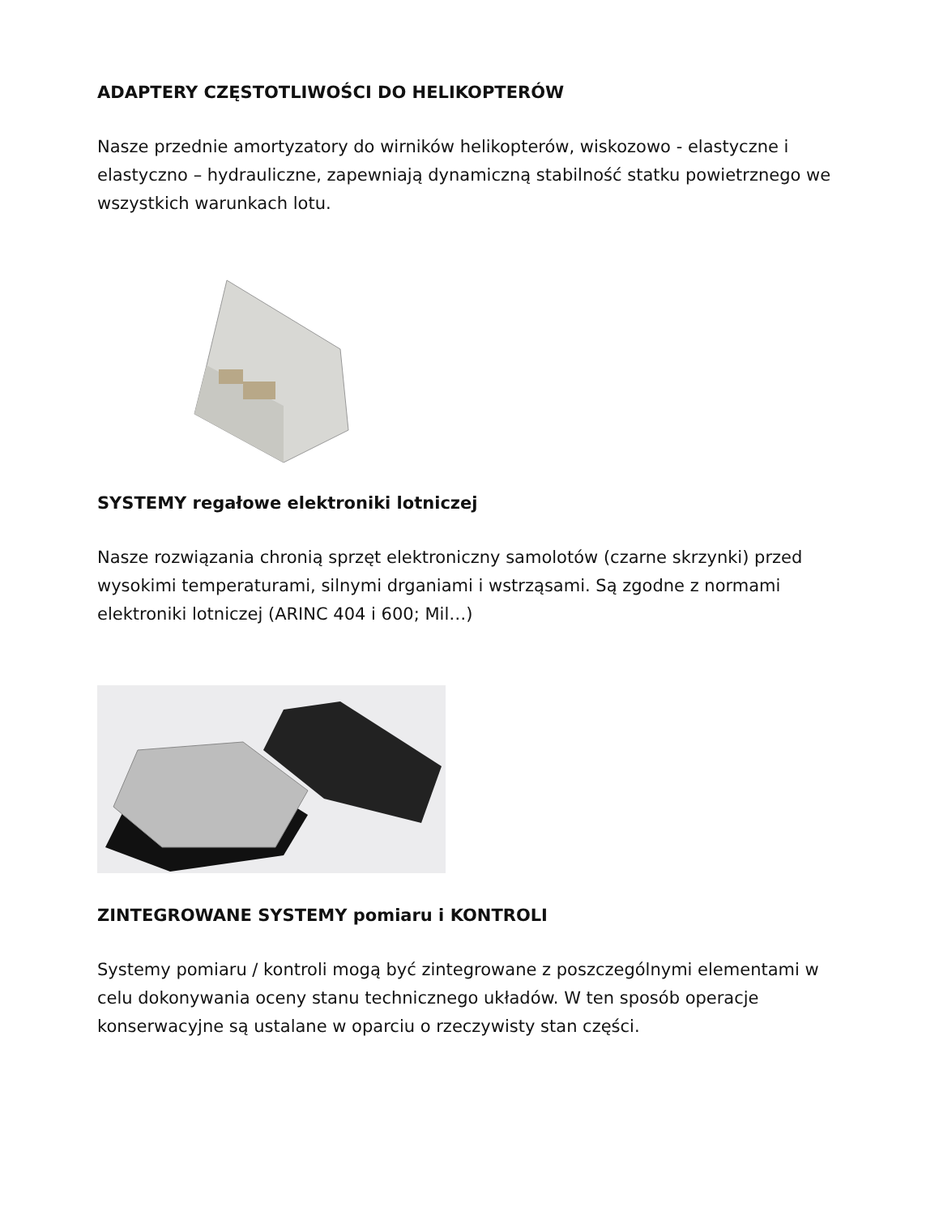ADAPTERY CZĘSTOTLIWOŚCI DO HELIKOPTERÓW
Nasze przednie amortyzatory do wirników helikopterów, wiskozowo - elastyczne i elastyczno – hydrauliczne, zapewniają dynamiczną stabilność statku powietrznego we wszystkich warunkach lotu.
SYSTEMY regałowe elektroniki lotniczej
Nasze rozwiązania chronią sprzęt elektroniczny samolotów (czarne skrzynki) przed wysokimi temperaturami, silnymi drganiami i wstrząsami. Są zgodne z normami elektroniki lotniczej (ARINC 404 i 600; Mil…)
ZINTEGROWANE SYSTEMY pomiaru i KONTROLI
Systemy pomiaru / kontroli mogą być zintegrowane z poszczególnymi elementami w celu dokonywania oceny stanu technicznego układów. W ten sposób operacje konserwacyjne są ustalane w oparciu o rzeczywisty stan części.